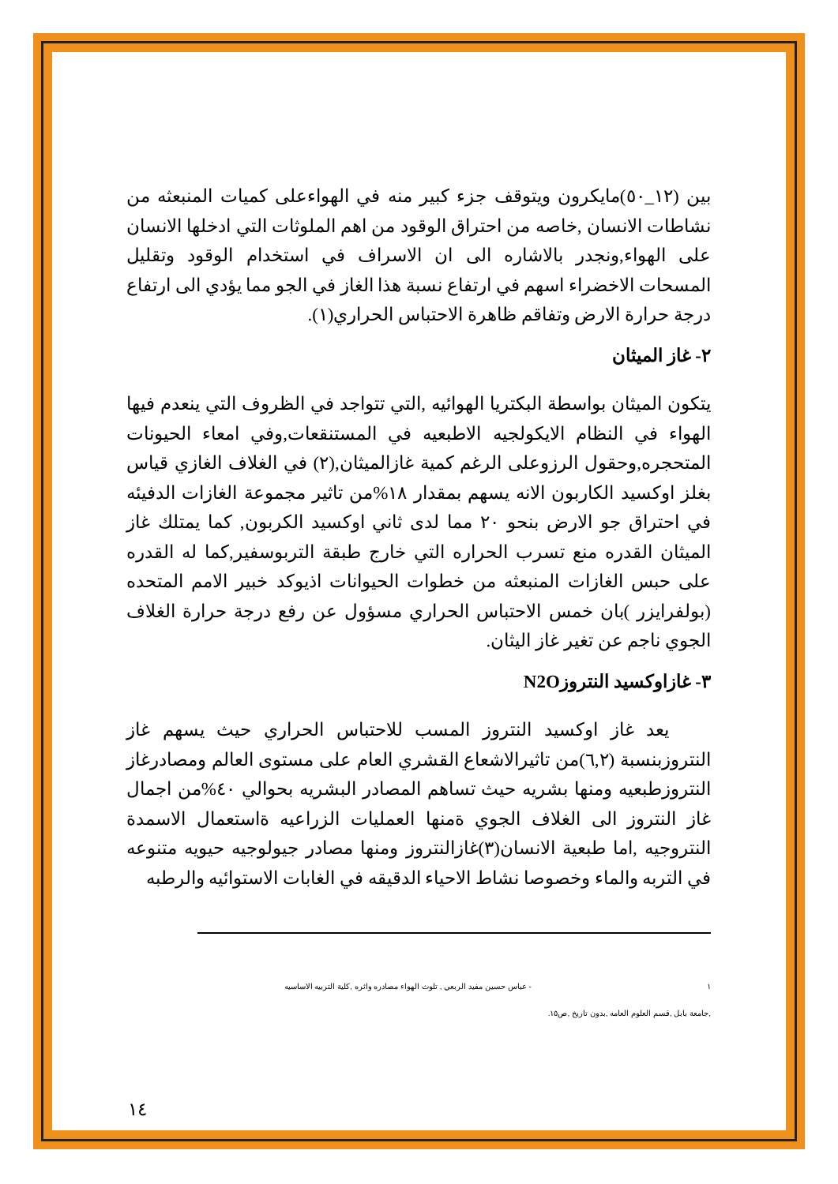بين (١٢_٥٠)مايكرون ويتوقف جزء كبير منه في الهواءعلى كميات المنبعثه من نشاطات الانسان ,خاصه من احتراق الوقود من اهم الملوثات التي ادخلها الانسان على الهواء,ونجدر بالاشاره الى ان الاسراف في استخدام الوقود وتقليل المسحات الاخضراء اسهم في ارتفاع نسبة هذا الغاز في الجو مما يؤدي الى ارتفاع درجة حرارة الارض وتفاقم ظاهرة الاحتباس الحراري(١).
٢- غاز الميثان
يتكون الميثان بواسطة البكتريا الهوائيه ,التي تتواجد في الظروف التي ينعدم فيها الهواء في النظام الايكولجيه الاطبعيه في المستنقعات,وفي امعاء الحيونات المتحجره,وحقول الرزوعلى الرغم كمية غازالميثان,(٢) في الغلاف الغازي قياس بغلز اوكسيد الكاربون الانه يسهم بمقدار ١٨%من تاثير مجموعة الغازات الدفيئه في احتراق جو الارض بنحو ٢٠ مما لدى ثاني اوكسيد الكربون, كما يمتلك غاز الميثان القدره منع تسرب الحراره التي خارج طبقة التربوسفير,كما له القدره على حبس الغازات المنبعثه من خطوات الحيوانات اذيوكد خبير الامم المتحده (بولفرايزر )بان خمس الاحتباس الحراري مسؤول عن رفع درجة حرارة الغلاف الجوي ناجم عن تغير غاز اليثان.
٣- غازاوكسيد النتروزN2O
يعد غاز اوكسيد النتروز المسب للاحتباس الحراري حيث يسهم غاز النتروزبنسبة (٦,٢)من تاثيرالاشعاع القشري العام على مستوى العالم ومصادرغاز النتروزطبعيه ومنها بشريه حيث تساهم المصادر البشريه بحوالي ٤٠%من اجمال غاز النتروز الى الغلاف الجوي ةمنها العمليات الزراعيه ةاستعمال الاسمدة النتروجيه ,اما طبعية الانسان(٣)غازالنتروز ومنها مصادر جيولوجيه حيويه متنوعه في التربه والماء وخصوصا نشاط الاحياء الدقيقه في الغابات الاستوائيه والرطبه
١ - عباس حسين مفيد الربعي , تلوث الهواء مصادره واثره ,كلية التربيه الاساسيه
,جامعة بابل ,قسم العلوم العامه ,بدون تاريخ ,ص١٥.
١٤